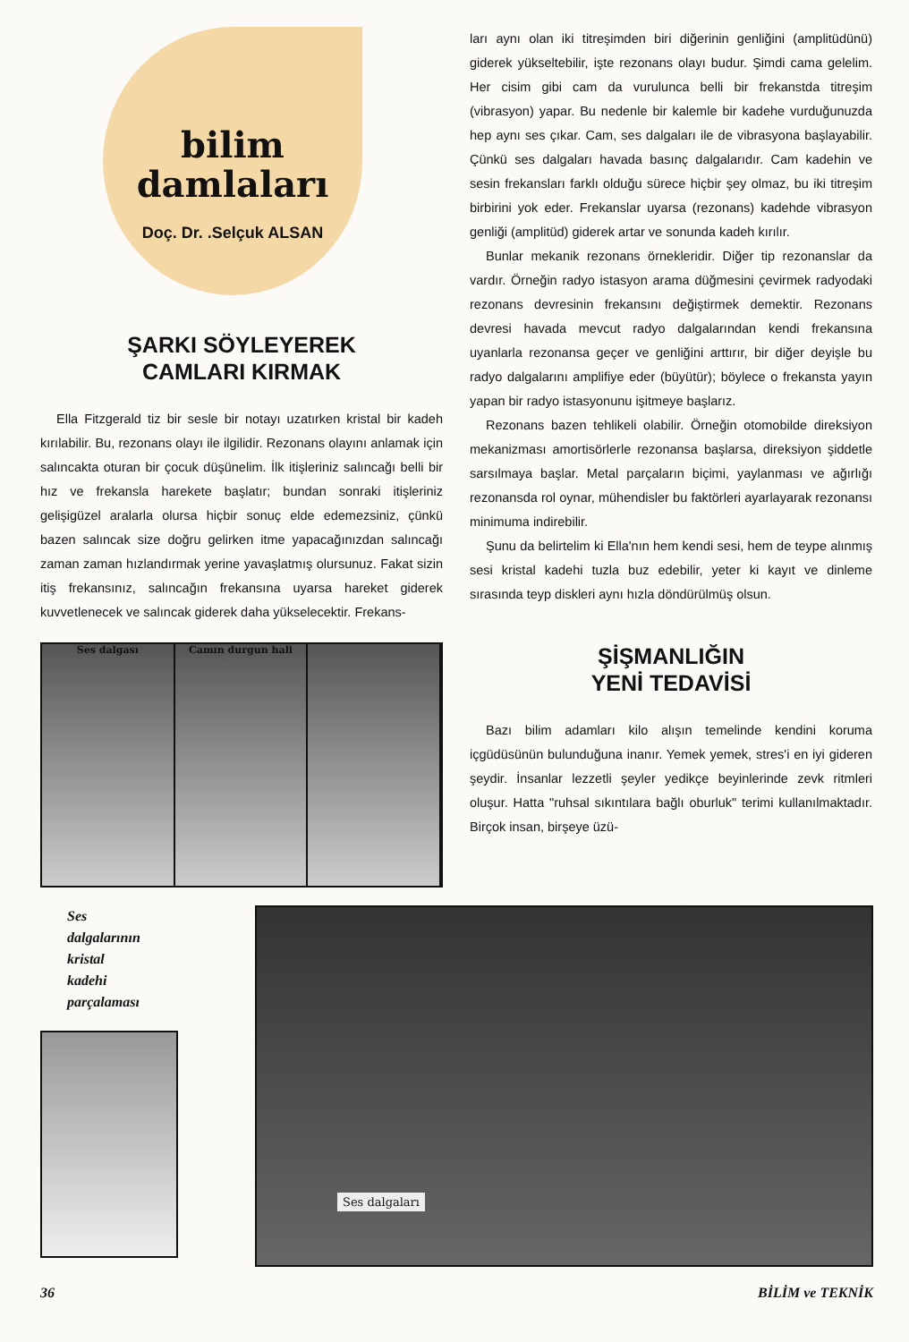bilim
damlaları
Doç. Dr. .Selçuk ALSAN
ŞARKI SÖYLEYEREK
CAMLARI KIRMAK
Ella Fitzgerald tiz bir sesle bir notayı uzatırken kristal bir kadeh kırılabilir. Bu, rezonans olayı ile ilgilidir. Rezonans olayını anlamak için salıncakta oturan bir çocuk düşünelim. İlk itişleriniz salıncağı belli bir hız ve frekansla harekete başlatır; bundan sonraki itişleriniz gelişigüzel aralarla olursa hiçbir sonuç elde edemezsiniz, çünkü bazen salıncak size doğru gelirken itme yapacağınızdan salıncağı zaman zaman hızlandırmak yerine yavaşlatmış olursunuz. Fakat sizin itiş frekansınız, salıncağın frekansına uyarsa hareket giderek kuvvetlenecek ve salıncak giderek daha yükselecektir. Frekans-
Ses dalgası Camın durgun hali
ları aynı olan iki titreşimden biri diğerinin genliğini (amplitüdünü) giderek yükseltebilir, işte rezonans olayı budur. Şimdi cama gelelim. Her cisim gibi cam da vurulunca belli bir frekanstda titreşim (vibrasyon) yapar. Bu nedenle bir kalemle bir kadehe vurduğunuzda hep aynı ses çıkar. Cam, ses dalgaları ile de vibrasyona başlayabilir. Çünkü ses dalgaları havada basınç dalgalarıdır. Cam kadehin ve sesin frekansları farklı olduğu sürece hiçbir şey olmaz, bu iki titreşim birbirini yok eder. Frekanslar uyarsa (rezonans) kadehde vibrasyon genliği (amplitüd) giderek artar ve sonunda kadeh kırılır.
Bunlar mekanik rezonans örnekleridir. Diğer tip rezonanslar da vardır. Örneğin radyo istasyon arama düğmesini çevirmek radyodaki rezonans devresinin frekansını değiştirmek demektir. Rezonans devresi havada mevcut radyo dalgalarından kendi frekansına uyanlarla rezonansa geçer ve genliğini arttırır, bir diğer deyişle bu radyo dalgalarını amplifiye eder (büyütür); böylece o frekansta yayın yapan bir radyo istasyonunu işitmeye başlarız.
Rezonans bazen tehlikeli olabilir. Örneğin otomobilde direksiyon mekanizması amortisörlerle rezonansa başlarsa, direksiyon şiddetle sarsılmaya başlar. Metal parçaların biçimi, yaylanması ve ağırlığı rezonansda rol oynar, mühendisler bu faktörleri ayarlayarak rezonansı minimuma indirebilir.
Şunu da belirtelim ki Ella'nın hem kendi sesi, hem de teype alınmış sesi kristal kadehi tuzla buz edebilir, yeter ki kayıt ve dinleme sırasında teyp diskleri aynı hızla döndürülmüş olsun.
ŞİŞMANLIĞIN
YENİ TEDAVİSİ
Bazı bilim adamları kilo alışın temelinde kendini koruma içgüdüsünün bulunduğuna inanır. Yemek yemek, stres'i en iyi gideren şeydir. İnsanlar lezzetli şeyler yedikçe beyinlerinde zevk ritmleri oluşur. Hatta "ruhsal sıkıntılara bağlı oburluk" terimi kullanılmaktadır. Birçok insan, birşeye üzü-
Ses
dalgalarının
kristal
kadehi
parçalaması
Ses dalgaları
36 BİLİM ve TEKNİK